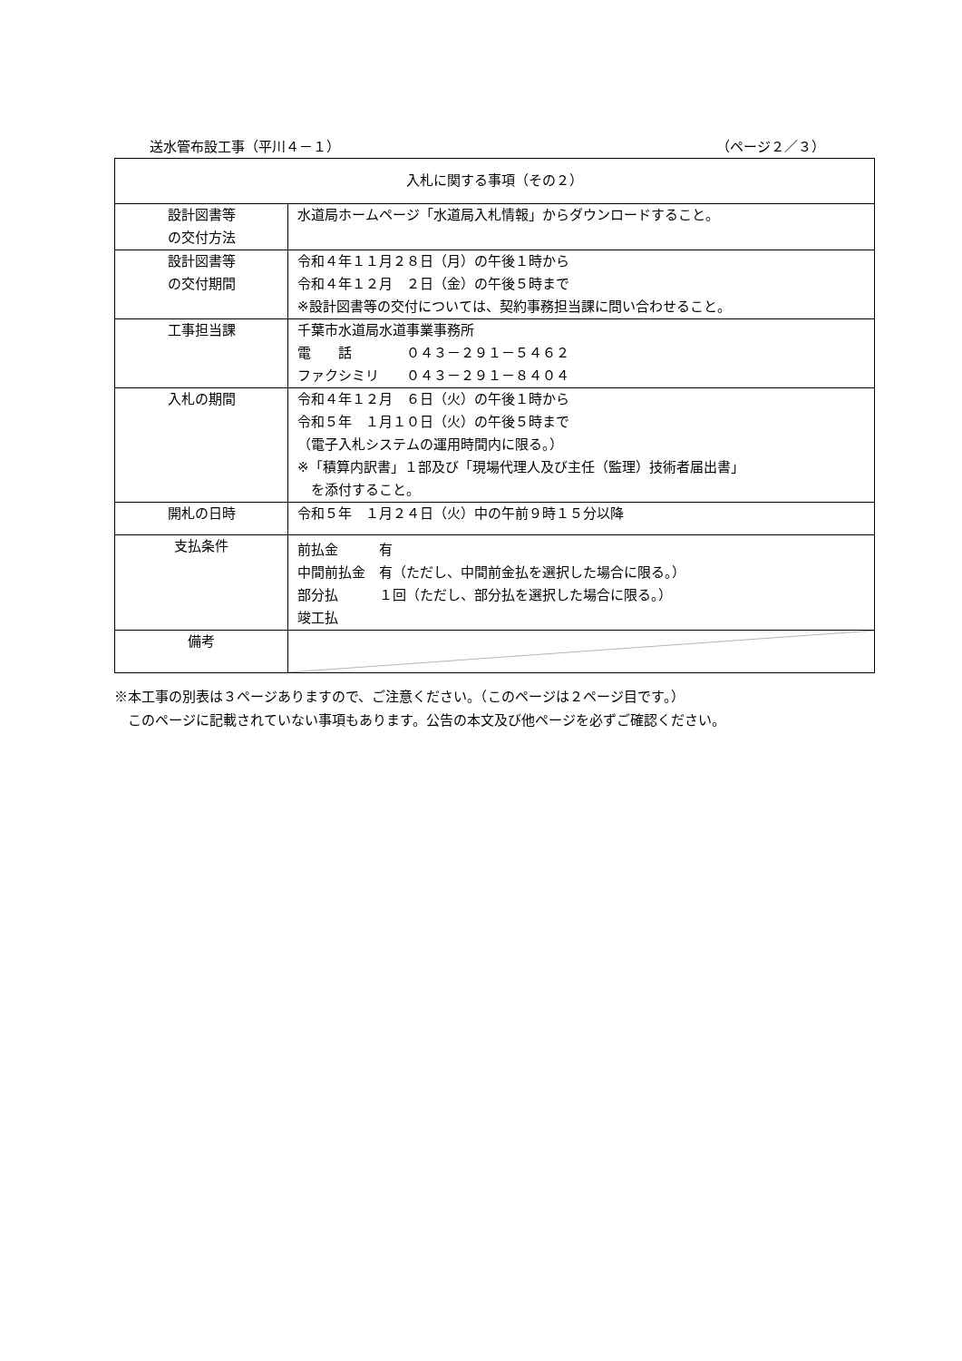送水管布設工事（平川４－１） （ページ２／３）
| 入札に関する事項（その２） | |
| --- | --- |
| 設計図書等 の交付方法 | 水道局ホームページ「水道局入札情報」からダウンロードすること。 |
| 設計図書等 の交付期間 | 令和４年１１月２８日（月）の午後１時から 令和４年１２月 ２日（金）の午後５時まで ※設計図書等の交付については、契約事務担当課に問い合わせること。 |
| 工事担当課 | 千葉市水道局水道事業事務所 電 話 ０４３－２９１－５４６２ ファクシミリ ０４３－２９１－８４０４ |
| 入札の期間 | 令和４年１２月 ６日（火）の午後１時から 令和５年 １月１０日（火）の午後５時まで （電子入札システムの運用時間内に限る。） ※「積算内訳書」１部及び「現場代理人及び主任（監理）技術者届出書」 を添付すること。 |
| 開札の日時 | 令和５年 １月２４日（火）中の午前９時１５分以降 |
| 支払条件 | 前払金 有 中間前払金 有（ただし、中間前金払を選択した場合に限る。） 部分払 １回（ただし、部分払を選択した場合に限る。） 竣工払 |
| 備考 | |
※本工事の別表は３ページありますので、ご注意ください。（このページは２ページ目です。）
　このページに記載されていない事項もあります。公告の本文及び他ページを必ずご確認ください。